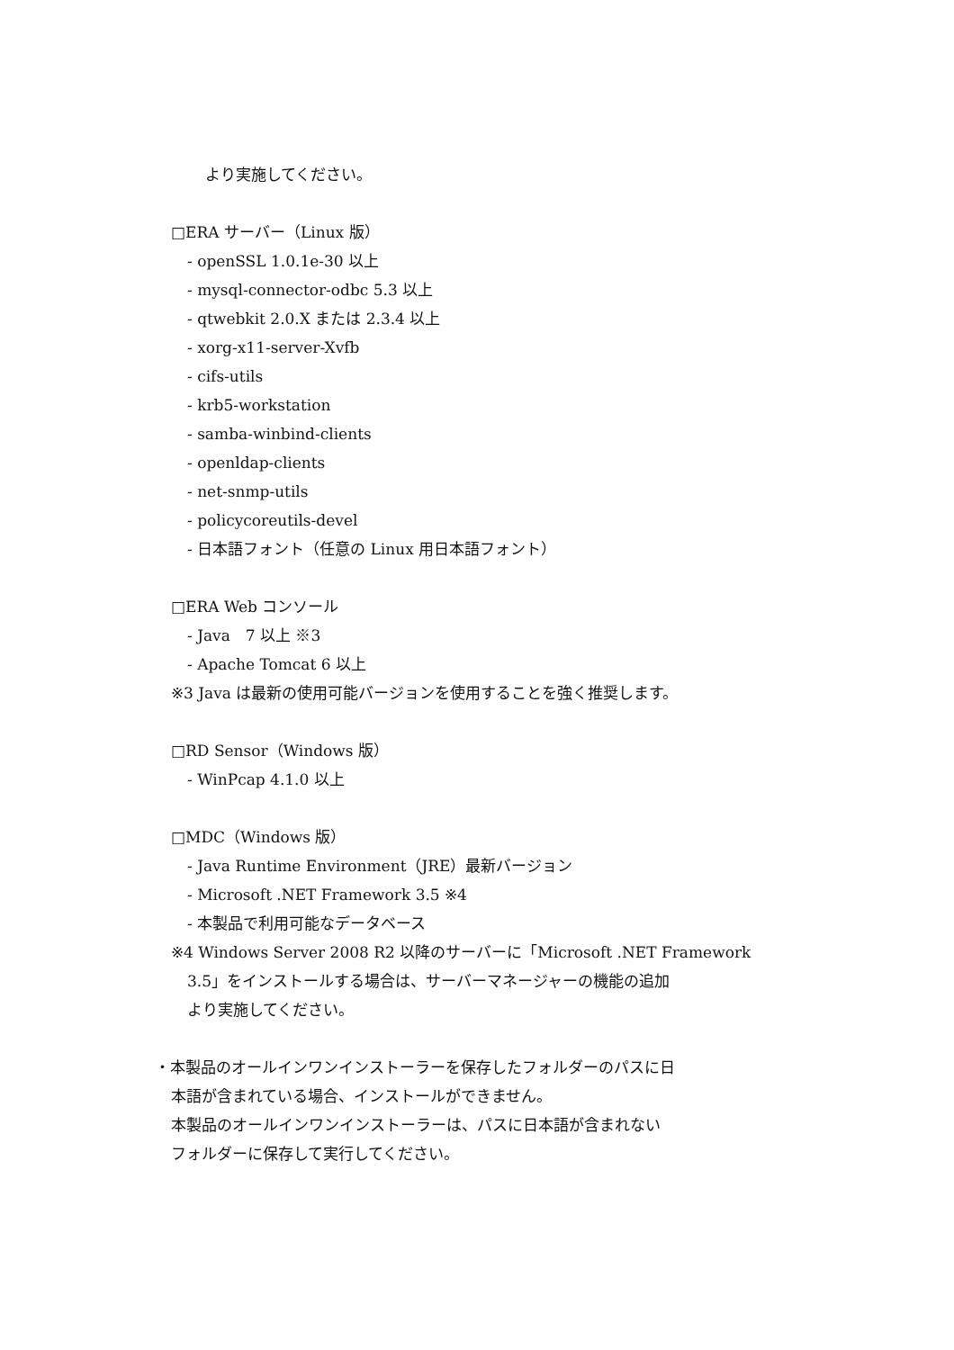より実施してください。
□ERA サーバー（Linux 版）
- openSSL 1.0.1e-30 以上
- mysql-connector-odbc 5.3 以上
- qtwebkit 2.0.X または 2.3.4 以上
- xorg-x11-server-Xvfb
- cifs-utils
- krb5-workstation
- samba-winbind-clients
- openldap-clients
- net-snmp-utils
- policycoreutils-devel
- 日本語フォント（任意の Linux 用日本語フォント）
□ERA Web コンソール
- Java　7 以上 ※3
- Apache Tomcat 6 以上
※3 Java は最新の使用可能バージョンを使用することを強く推奨します。
□RD Sensor（Windows 版）
- WinPcap 4.1.0 以上
□MDC（Windows 版）
- Java Runtime Environment（JRE）最新バージョン
- Microsoft .NET Framework 3.5 ※4
- 本製品で利用可能なデータベース
※4 Windows Server 2008 R2 以降のサーバーに「Microsoft .NET Framework
3.5」をインストールする場合は、サーバーマネージャーの機能の追加
より実施してください。
・本製品のオールインワンインストーラーを保存したフォルダーのパスに日
本語が含まれている場合、インストールができません。
本製品のオールインワンインストーラーは、パスに日本語が含まれない
フォルダーに保存して実行してください。